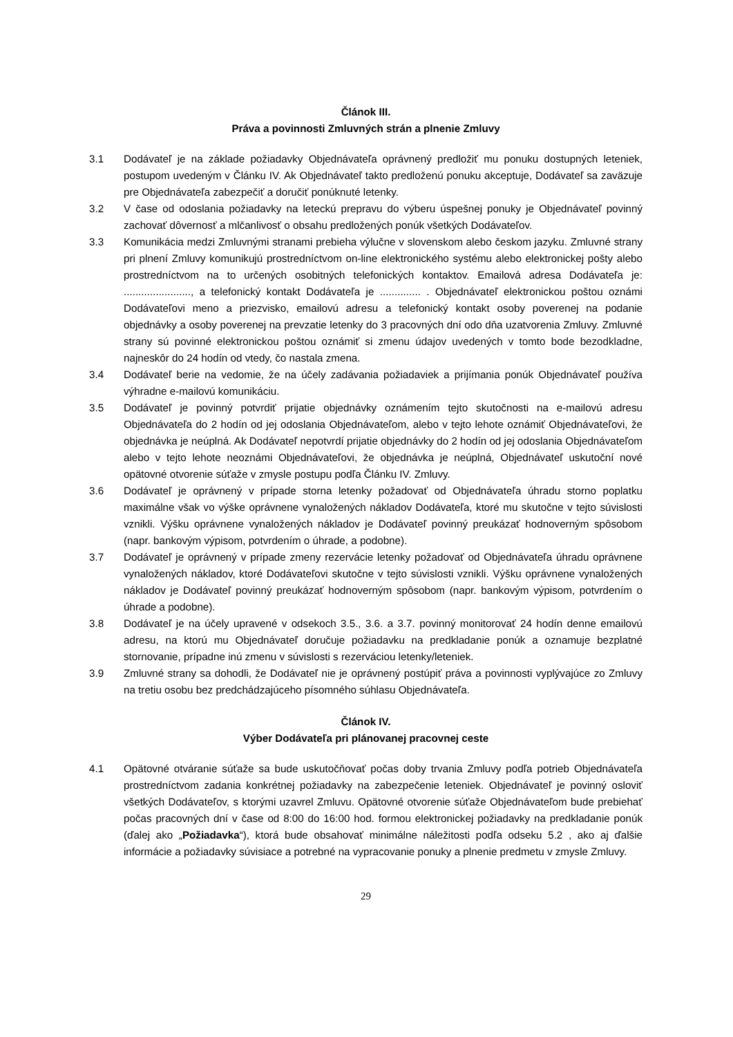Článok III.
Práva a povinnosti Zmluvných strán a plnenie Zmluvy
3.1 Dodávateľ je na základe požiadavky Objednávateľa oprávnený predložiť mu ponuku dostupných leteniek, postupom uvedeným v Článku IV. Ak Objednávateľ takto predloženú ponuku akceptuje, Dodávateľ sa zaväzuje pre Objednávateľa zabezpečiť a doručiť ponúknuté letenky.
3.2 V čase od odoslania požiadavky na leteckú prepravu do výberu úspešnej ponuky je Objednávateľ povinný zachovať dôvernosť a mlčanlivosť o obsahu predložených ponúk všetkých Dodávateľov.
3.3 Komunikácia medzi Zmluvnými stranami prebieha výlučne v slovenskom alebo českom jazyku. Zmluvné strany pri plnení Zmluvy komunikujú prostredníctvom on-line elektronického systému alebo elektronickej pošty alebo prostredníctvom na to určených osobitných telefonických kontaktov. Emailová adresa Dodávateľa je: ......................., a telefonický kontakt Dodávateľa je .............. . Objednávateľ elektronickou poštou oznámi Dodávateľovi meno a priezvisko, emailovú adresu a telefonický kontakt osoby poverenej na podanie objednávky a osoby poverenej na prevzatie letenky do 3 pracovných dní odo dňa uzatvorenia Zmluvy. Zmluvné strany sú povinné elektronickou poštou oznámiť si zmenu údajov uvedených v tomto bode bezodkladne, najneskôr do 24 hodín od vtedy, čo nastala zmena.
3.4 Dodávateľ berie na vedomie, že na účely zadávania požiadaviek a prijímania ponúk Objednávateľ používa výhradne e-mailovú komunikáciu.
3.5 Dodávateľ je povinný potvrdiť prijatie objednávky oznámením tejto skutočnosti na e-mailovú adresu Objednávateľa do 2 hodín od jej odoslania Objednávateľom, alebo v tejto lehote oznámiť Objednávateľovi, že objednávka je neúplná. Ak Dodávateľ nepotvrdí prijatie objednávky do 2 hodín od jej odoslania Objednávateľom alebo v tejto lehote neoznámi Objednávateľovi, že objednávka je neúplná, Objednávateľ uskutoční nové opätovné otvorenie súťaže v zmysle postupu podľa Článku IV. Zmluvy.
3.6 Dodávateľ je oprávnený v prípade storna letenky požadovať od Objednávateľa úhradu storno poplatku maximálne však vo výške oprávnene vynaložených nákladov Dodávateľa, ktoré mu skutočne v tejto súvislosti vznikli. Výšku oprávnene vynaložených nákladov je Dodávateľ povinný preukázať hodnoverným spôsobom (napr. bankovým výpisom, potvrdením o úhrade, a podobne).
3.7 Dodávateľ je oprávnený v prípade zmeny rezervácie letenky požadovať od Objednávateľa úhradu oprávnene vynaložených nákladov, ktoré Dodávateľovi skutočne v tejto súvislosti vznikli. Výšku oprávnene vynaložených nákladov je Dodávateľ povinný preukázať hodnoverným spôsobom (napr. bankovým výpisom, potvrdením o úhrade a podobne).
3.8 Dodávateľ je na účely upravené v odsekoch 3.5., 3.6. a 3.7. povinný monitorovať 24 hodín denne emailovú adresu, na ktorú mu Objednávateľ doručuje požiadavku na predkladanie ponúk a oznamuje bezplatné stornovanie, prípadne inú zmenu v súvislosti s rezerváciou letenky/leteniek.
3.9 Zmluvné strany sa dohodli, že Dodávateľ nie je oprávnený postúpiť práva a povinnosti vyplývajúce zo Zmluvy na tretiu osobu bez predchádzajúceho písomného súhlasu Objednávateľa.
Článok IV.
Výber Dodávateľa pri plánovanej pracovnej ceste
4.1 Opätovné otváranie súťaže sa bude uskutočňovať počas doby trvania Zmluvy podľa potrieb Objednávateľa prostredníctvom zadania konkrétnej požiadavky na zabezpečenie leteniek. Objednávateľ je povinný osloviť všetkých Dodávateľov, s ktorými uzavrel Zmluvu. Opätovné otvorenie súťaže Objednávateľom bude prebiehať počas pracovných dní v čase od 8:00 do 16:00 hod. formou elektronickej požiadavky na predkladanie ponúk (ďalej ako „Požiadavka“), ktorá bude obsahovať minimálne náležitosti podľa odseku 5.2 , ako aj ďalšie informácie a požiadavky súvisiace a potrebné na vypracovanie ponuky a plnenie predmetu v zmysle Zmluvy.
29